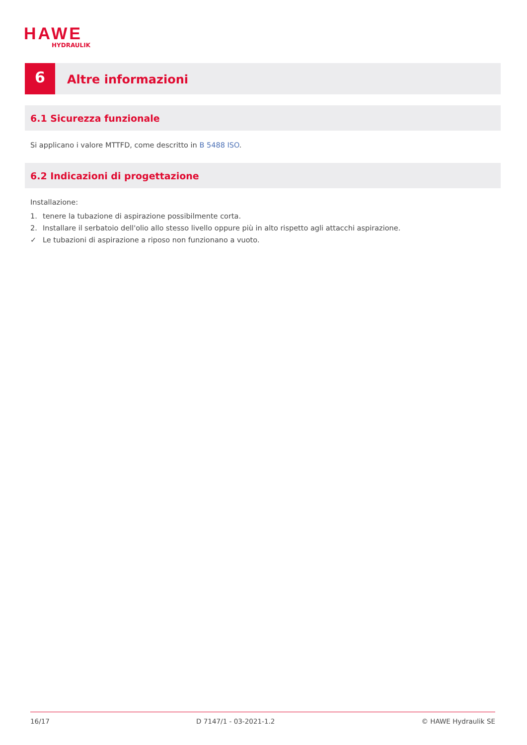HAWE
HYDRAULIK
6
Altre informazioni
6.1 Sicurezza funzionale
Si applicano i valore MTTFD, come descritto in B 5488 ISO.
6.2 Indicazioni di progettazione
Installazione:
1. tenere la tubazione di aspirazione possibilmente corta.
2. Installare il serbatoio dell'olio allo stesso livello oppure più in alto rispetto agli attacchi aspirazione.
✓ Le tubazioni di aspirazione a riposo non funzionano a vuoto.
16/17 D 7147/1 - 03-2021-1.2 © HAWE Hydraulik SE